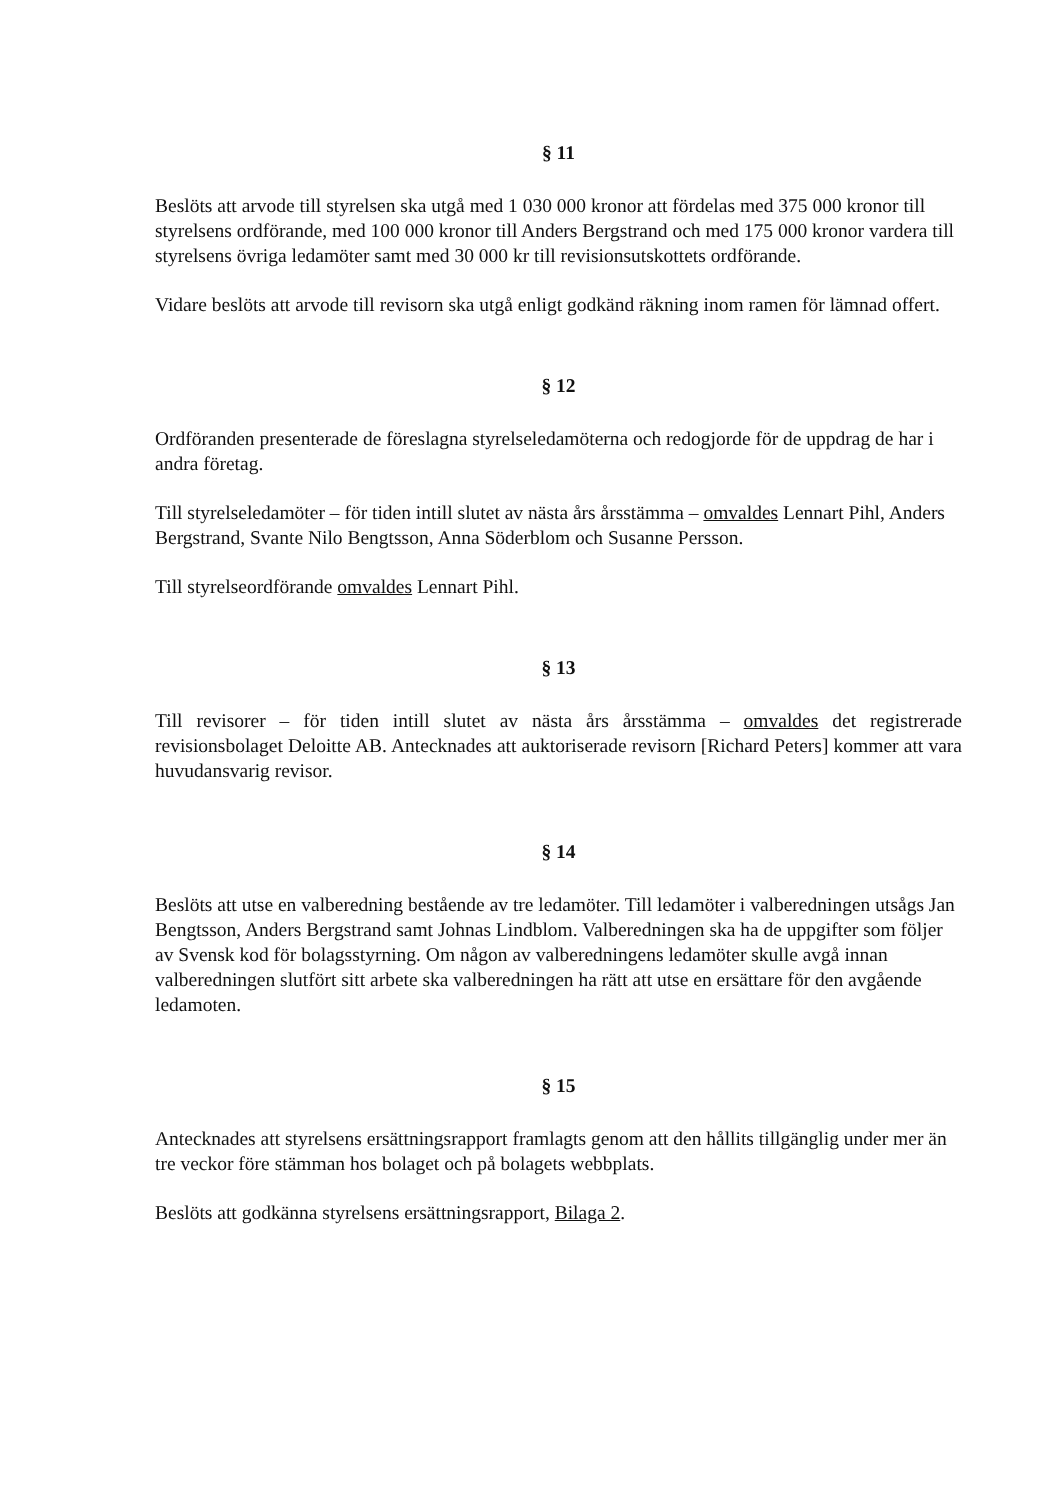§ 11
Beslöts att arvode till styrelsen ska utgå med 1 030 000 kronor att fördelas med 375 000 kronor till styrelsens ordförande, med 100 000 kronor till Anders Bergstrand och med 175 000 kronor vardera till styrelsens övriga ledamöter samt med 30 000 kr till revisionsutskottets ordförande.
Vidare beslöts att arvode till revisorn ska utgå enligt godkänd räkning inom ramen för lämnad offert.
§ 12
Ordföranden presenterade de föreslagna styrelseledamöterna och redogjorde för de uppdrag de har i andra företag.
Till styrelseledamöter – för tiden intill slutet av nästa års årsstämma – omvaldes Lennart Pihl, Anders Bergstrand, Svante Nilo Bengtsson, Anna Söderblom och Susanne Persson.
Till styrelseordförande omvaldes Lennart Pihl.
§ 13
Till revisorer – för tiden intill slutet av nästa års årsstämma – omvaldes det registrerade revisionsbolaget Deloitte AB. Antecknades att auktoriserade revisorn [Richard Peters] kommer att vara huvudansvarig revisor.
§ 14
Beslöts att utse en valberedning bestående av tre ledamöter. Till ledamöter i valberedningen utsågs Jan Bengtsson, Anders Bergstrand samt Johnas Lindblom. Valberedningen ska ha de uppgifter som följer av Svensk kod för bolagsstyrning. Om någon av valberedningens ledamöter skulle avgå innan valberedningen slutfört sitt arbete ska valberedningen ha rätt att utse en ersättare för den avgående ledamoten.
§ 15
Antecknades att styrelsens ersättningsrapport framlagts genom att den hållits tillgänglig under mer än tre veckor före stämman hos bolaget och på bolagets webbplats.
Beslöts att godkänna styrelsens ersättningsrapport, Bilaga 2.